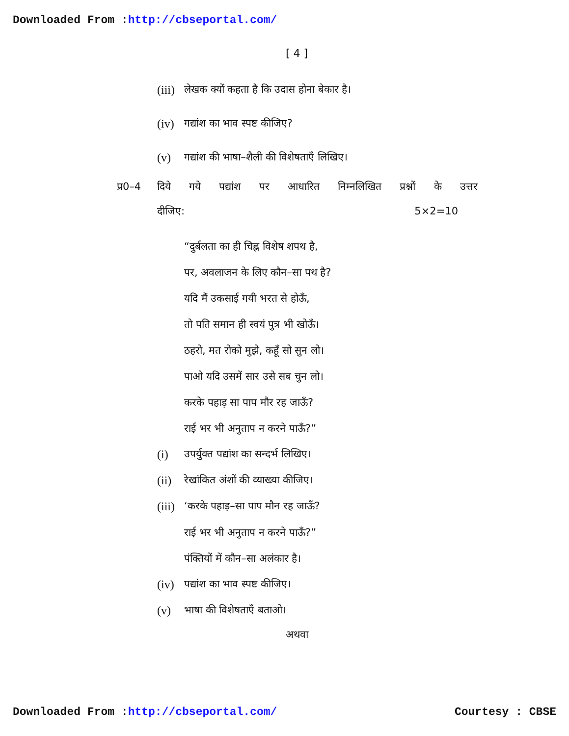Downloaded From :http://cbseportal.com/
[ 4 ]
(iii) लेखक क्यों कहता है कि उदास होना बेकार है।
(iv) गद्यांश का भाव स्पष्ट कीजिए?
(v) गद्यांश की भाषा–शैली की विशेषताएँ लिखिए।
प्र0–4 दिये गये पद्यांश पर आधारित निम्नलिखित प्रश्नों के उत्तर
दीजिए: 5×2=10
“दुर्बलता का ही चिह्न विशेष शपथ है,
पर, अवलाजन के लिए कौन–सा पथ है?
यदि मैं उकसाई गयी भरत से होऊँ,
तो पति समान ही स्वयं पुत्र भी खोऊँ।
ठहरो, मत रोको मुझे, कहूँ सो सुन लो।
पाओ यदि उसमें सार उसे सब चुन लो।
करके पहाड़ सा पाप मौर रह जाऊँ?
राई भर भी अनुताप न करने पाऊँ?”
(i) उपर्युक्त पद्यांश का सन्दर्भ लिखिए।
(ii) रेखांकित अंशों की व्याख्या कीजिए।
(iii) ‘करके पहाड़–सा पाप मौन रह जाऊँ?
राई भर भी अनुताप न करने पाऊँ?”
पंक्तियों में कौन–सा अलंकार है।
(iv) पद्यांश का भाव स्पष्ट कीजिए।
(v) भाषा की विशेषताएँ बताओ।
अथवा
Downloaded From :http://cbseportal.com/ Courtesy : CBSE